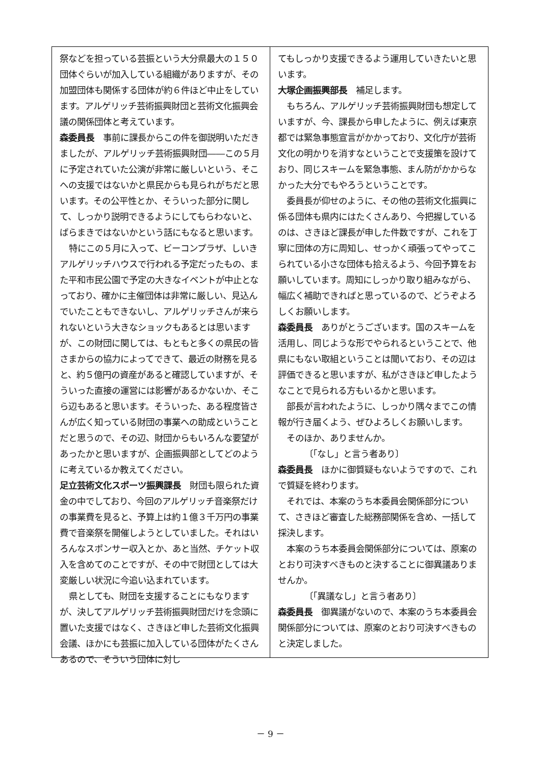祭などを担っている芸振という大分県最大の１５０団体ぐらいが加入している組織がありますが、その加盟団体も関係する団体が約６件ほど中止をしています。アルゲリッチ芸術振興財団と芸術文化振興会議の関係団体と考えています。
森委員長　事前に課長からこの件を御説明いただきましたが、アルゲリッチ芸術振興財団――この５月に予定されていた公演が非常に厳しいという、そこへの支援ではないかと県民からも見られがちだと思います。その公平性とか、そういった部分に関して、しっかり説明できるようにしてもらわないと、ばらまきではないかという話にもなると思います。
特にこの５月に入って、ビーコンプラザ、しいきアルゲリッチハウスで行われる予定だったもの、また平和市民公園で予定の大きなイベントが中止となっており、確かに主催団体は非常に厳しい、見込んでいたこともできないし、アルゲリッチさんが来られないという大きなショックもあるとは思いますが、この財団に関しては、もともと多くの県民の皆さまからの協力によってできて、最近の財務を見ると、約５億円の資産があると確認していますが、そういった直接の運営には影響があるかないか、そこら辺もあると思います。そういった、ある程度皆さんが広く知っている財団の事業への助成ということだと思うので、その辺、財団からもいろんな要望があったかと思いますが、企画振興部としてどのように考えているか教えてください。
足立芸術文化スポーツ振興課長　財団も限られた資金の中でしており、今回のアルゲリッチ音楽祭だけの事業費を見ると、予算上は約１億３千万円の事業費で音楽祭を開催しようとしていました。それはいろんなスポンサー収入とか、あと当然、チケット収入を含めてのことですが、その中で財団としては大変厳しい状況に今追い込まれています。
県としても、財団を支援することにもなりますが、決してアルゲリッチ芸術振興財団だけを念頭に置いた支援ではなく、さきほど申した芸術文化振興会議、ほかにも芸振に加入している団体がたくさんあるので、そういう団体に対し
てもしっかり支援できるよう運用していきたいと思います。
大塚企画振興部長　補足します。
もちろん、アルゲリッチ芸術振興財団も想定していますが、今、課長から申したように、例えば東京都では緊急事態宣言がかかっており、文化庁が芸術文化の明かりを消すなということで支援策を設けており、同じスキームを緊急事態、まん防がかからなかった大分でもやろうということです。
委員長が仰せのように、その他の芸術文化振興に係る団体も県内にはたくさんあり、今把握しているのは、さきほど課長が申した件数ですが、これを丁寧に団体の方に周知し、せっかく頑張ってやってこられている小さな団体も拾えるよう、今回予算をお願いしています。周知にしっかり取り組みながら、幅広く補助できればと思っているので、どうぞよろしくお願いします。
森委員長　ありがとうございます。国のスキームを活用し、同じような形でやられるということで、他県にもない取組ということは聞いており、その辺は評価できると思いますが、私がさきほど申したようなことで見られる方もいるかと思います。
部長が言われたように、しっかり隅々までこの情報が行き届くよう、ぜひよろしくお願いします。
そのほか、ありませんか。
〔「なし」と言う者あり〕
森委員長　ほかに御質疑もないようですので、これで質疑を終わります。
それでは、本案のうち本委員会関係部分について、さきほど審査した総務部関係を含め、一括して採決します。
本案のうち本委員会関係部分については、原案のとおり可決すべきものと決することに御異議ありませんか。
〔「異議なし」と言う者あり〕
森委員長　御異議がないので、本案のうち本委員会関係部分については、原案のとおり可決すべきものと決定しました。
－ 9 －